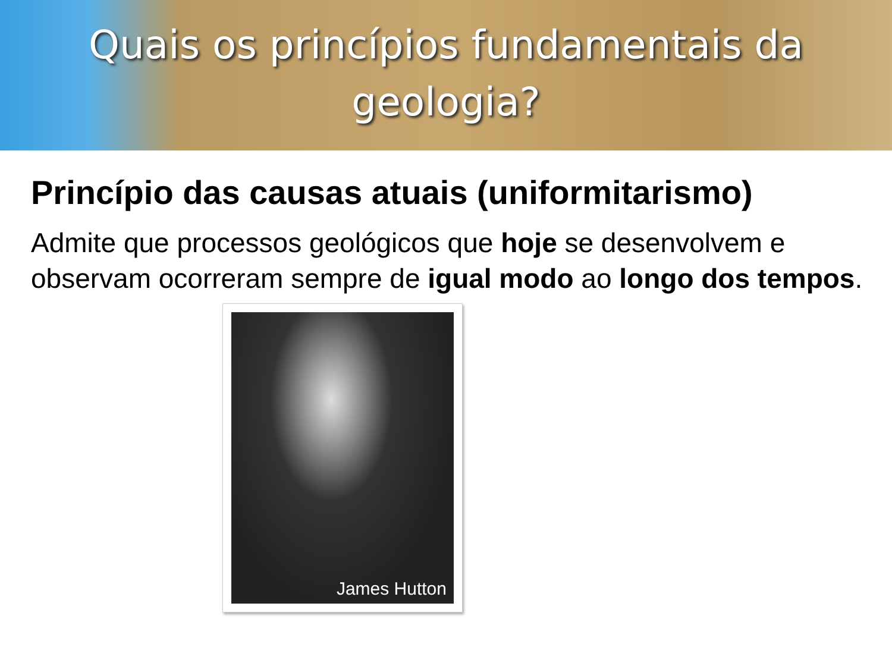Quais os princípios fundamentais da
geologia?
Princípio das causas atuais (uniformitarismo)
Admite que processos geológicos que hoje se desenvolvem e observam ocorreram sempre de igual modo ao longo dos tempos.
James Hutton